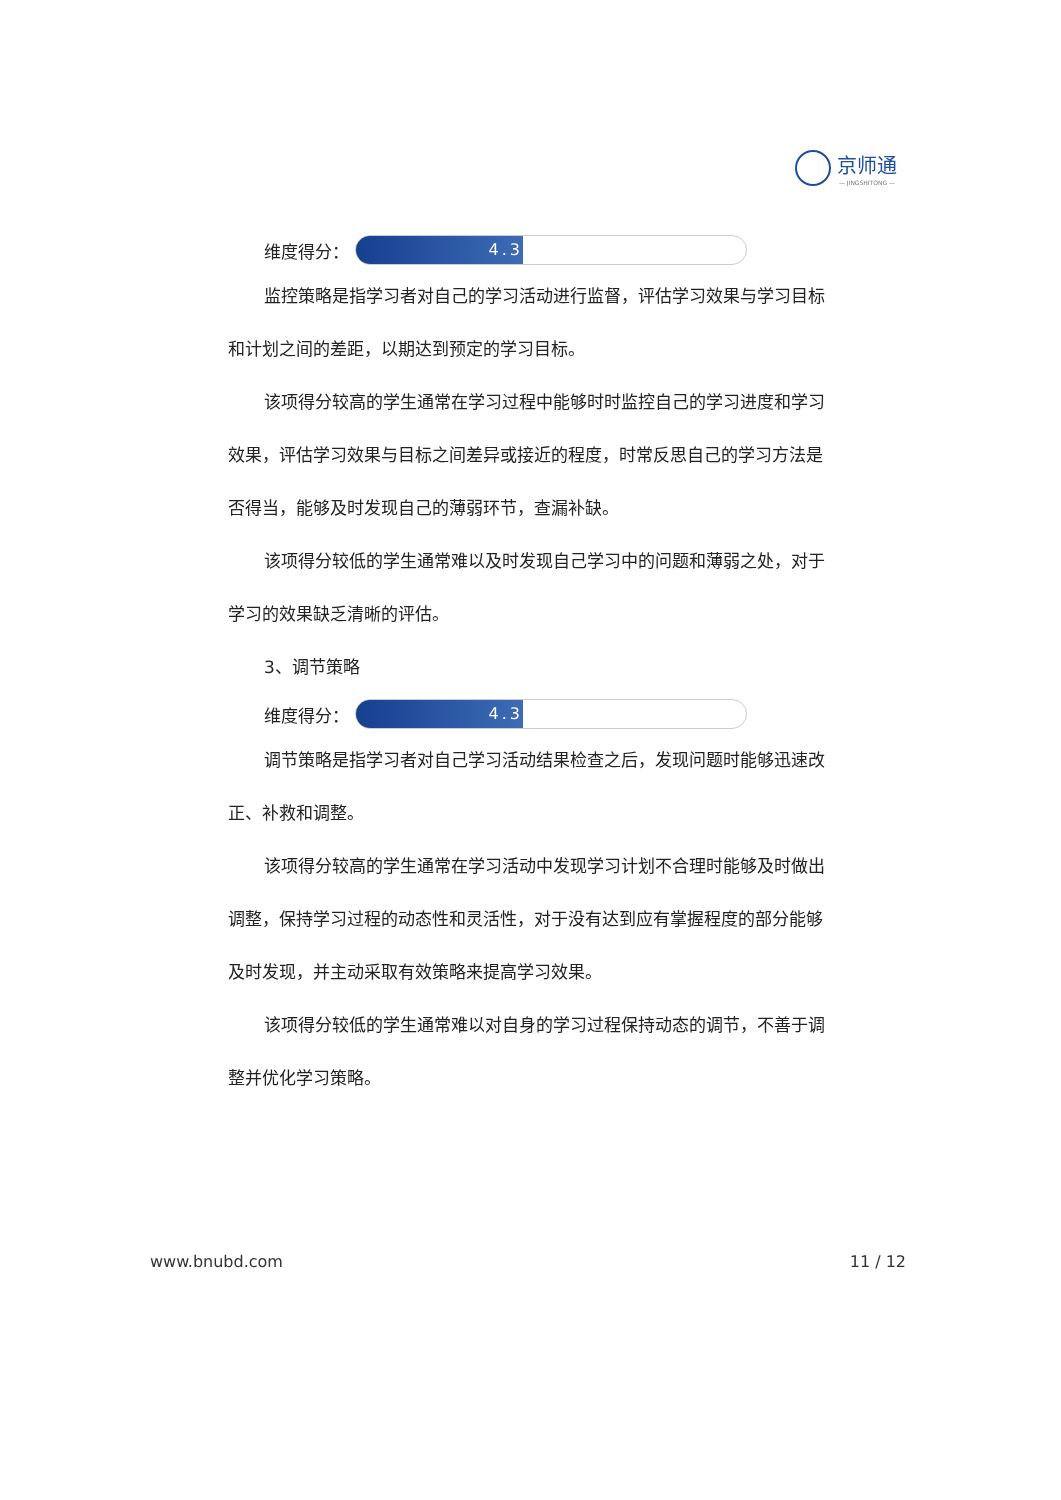京师通
— JINGSHITONG —
维度得分：
4.3
监控策略是指学习者对自己的学习活动进行监督，评估学习效果与学习目标和计划之间的差距，以期达到预定的学习目标。
该项得分较高的学生通常在学习过程中能够时时监控自己的学习进度和学习效果，评估学习效果与目标之间差异或接近的程度，时常反思自己的学习方法是否得当，能够及时发现自己的薄弱环节，查漏补缺。
该项得分较低的学生通常难以及时发现自己学习中的问题和薄弱之处，对于学习的效果缺乏清晰的评估。
3、调节策略
维度得分：
4.3
调节策略是指学习者对自己学习活动结果检查之后，发现问题时能够迅速改正、补救和调整。
该项得分较高的学生通常在学习活动中发现学习计划不合理时能够及时做出调整，保持学习过程的动态性和灵活性，对于没有达到应有掌握程度的部分能够及时发现，并主动采取有效策略来提高学习效果。
该项得分较低的学生通常难以对自身的学习过程保持动态的调节，不善于调整并优化学习策略。
www.bnubd.com 11 / 12